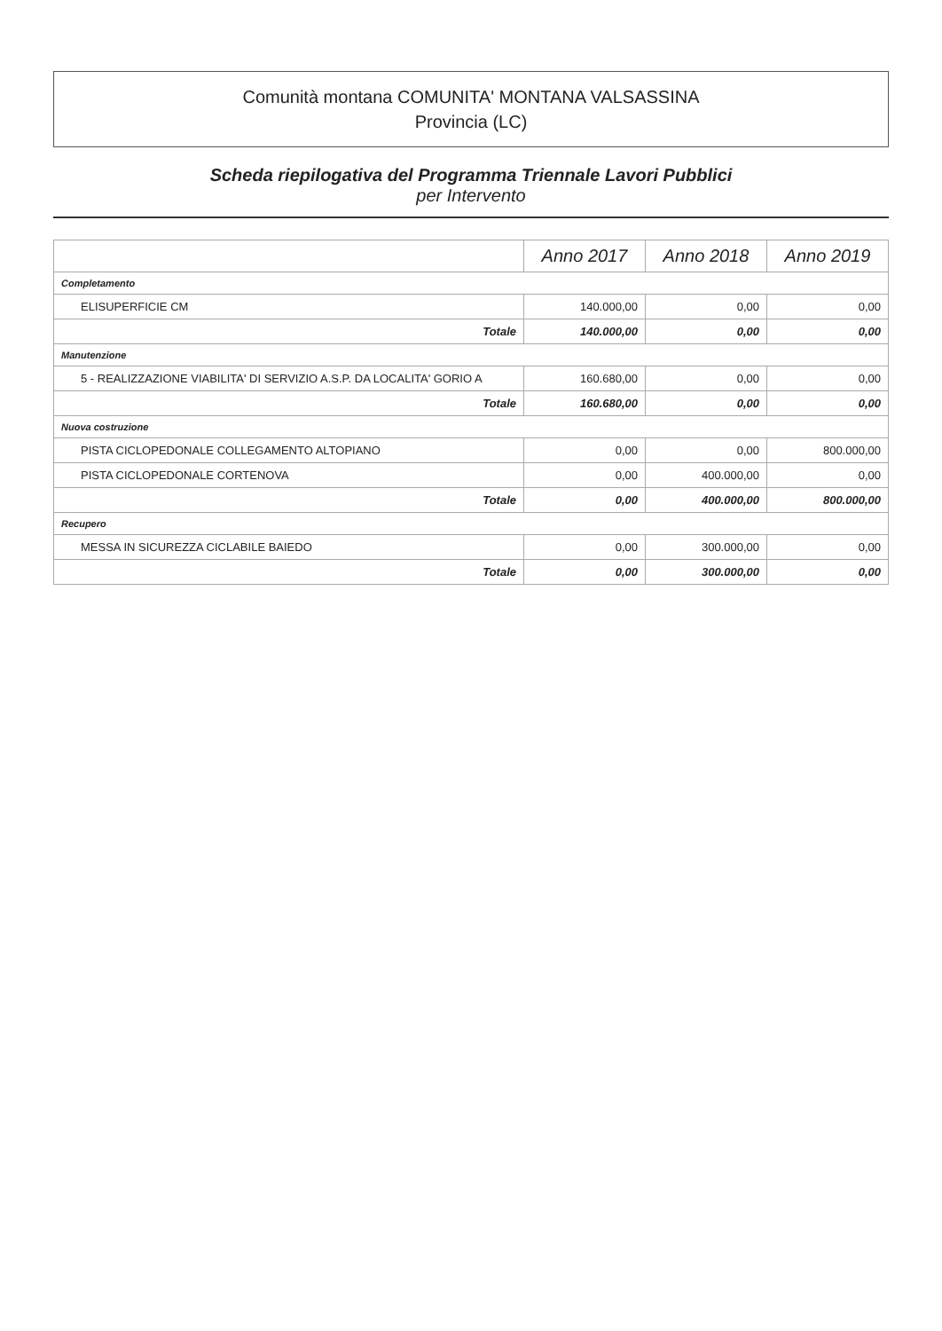Comunità montana COMUNITA' MONTANA VALSASSINA
Provincia (LC)
Scheda riepilogativa del Programma Triennale Lavori Pubblici
per Intervento
| | Anno 2017 | Anno 2018 | Anno 2019 |
| --- | --- | --- | --- |
| Completamento | | | |
| ELISUPERFICIE CM | 140.000,00 | 0,00 | 0,00 |
| Totale | 140.000,00 | 0,00 | 0,00 |
| Manutenzione | | | |
| 5 - REALIZZAZIONE VIABILITA' DI SERVIZIO A.S.P. DA LOCALITA' GORIO A | 160.680,00 | 0,00 | 0,00 |
| Totale | 160.680,00 | 0,00 | 0,00 |
| Nuova costruzione | | | |
| PISTA CICLOPEDONALE COLLEGAMENTO ALTOPIANO | 0,00 | 0,00 | 800.000,00 |
| PISTA CICLOPEDONALE CORTENOVA | 0,00 | 400.000,00 | 0,00 |
| Totale | 0,00 | 400.000,00 | 800.000,00 |
| Recupero | | | |
| MESSA IN SICUREZZA CICLABILE BAIEDO | 0,00 | 300.000,00 | 0,00 |
| Totale | 0,00 | 300.000,00 | 0,00 |